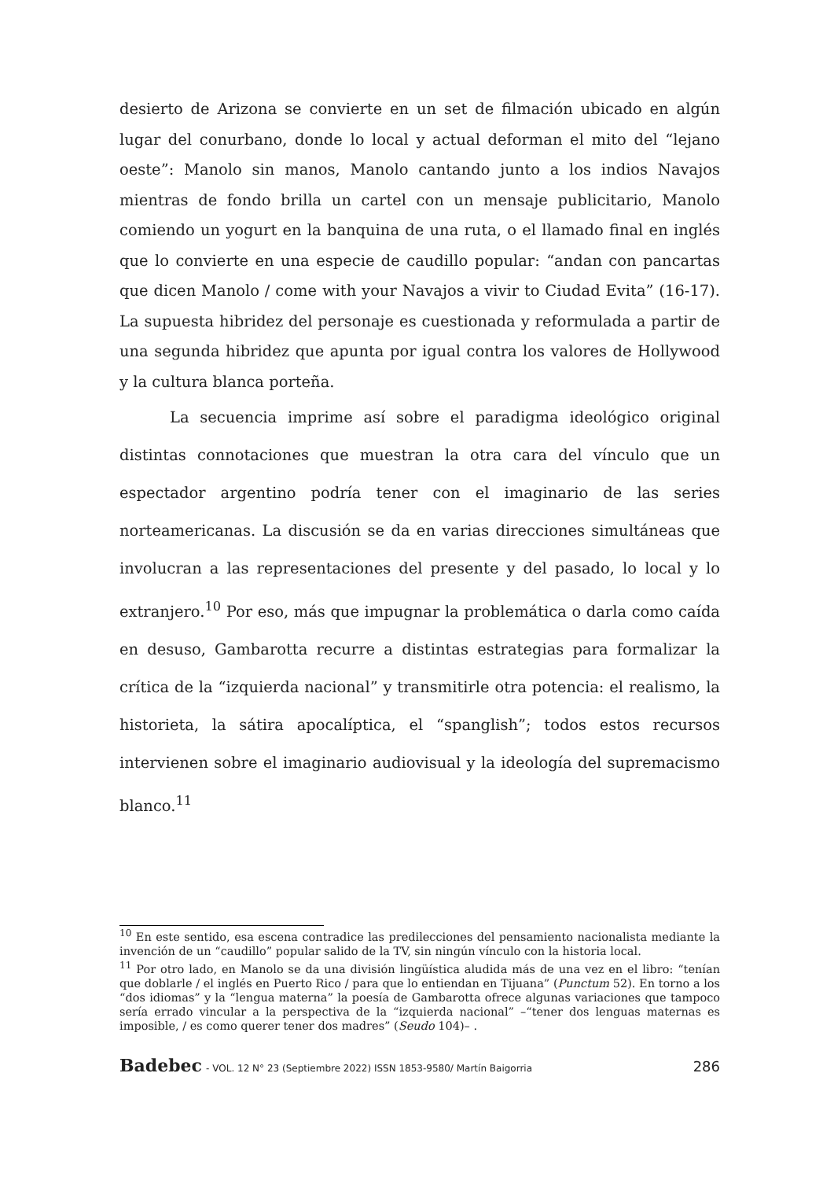desierto de Arizona se convierte en un set de filmación ubicado en algún lugar del conurbano, donde lo local y actual deforman el mito del “lejano oeste”: Manolo sin manos, Manolo cantando junto a los indios Navajos mientras de fondo brilla un cartel con un mensaje publicitario, Manolo comiendo un yogurt en la banquina de una ruta, o el llamado final en inglés que lo convierte en una especie de caudillo popular: “andan con pancartas que dicen Manolo / come with your Navajos a vivir to Ciudad Evita” (16-17). La supuesta hibridez del personaje es cuestionada y reformulada a partir de una segunda hibridez que apunta por igual contra los valores de Hollywood y la cultura blanca porteña.
La secuencia imprime así sobre el paradigma ideológico original distintas connotaciones que muestran la otra cara del vínculo que un espectador argentino podría tener con el imaginario de las series norteamericanas. La discusión se da en varias direcciones simultáneas que involucran a las representaciones del presente y del pasado, lo local y lo extranjero.<sup>10</sup> Por eso, más que impugnar la problemática o darla como caída en desuso, Gambarotta recurre a distintas estrategias para formalizar la crítica de la “izquierda nacional” y transmitirle otra potencia: el realismo, la historieta, la sátira apocalíptica, el “spanglish”; todos estos recursos intervienen sobre el imaginario audiovisual y la ideología del supremacismo blanco.<sup>11</sup>
<sup>10</sup> En este sentido, esa escena contradice las predilecciones del pensamiento nacionalista mediante la invención de un “caudillo” popular salido de la TV, sin ningún vínculo con la historia local.
<sup>11</sup> Por otro lado, en Manolo se da una división lingüística aludida más de una vez en el libro: “tenían que doblarle / el inglés en Puerto Rico / para que lo entiendan en Tijuana” (Punctum 52). En torno a los “dos idiomas” y la “lengua materna” la poesía de Gambarotta ofrece algunas variaciones que tampoco sería errado vincular a la perspectiva de la “izquierda nacional” –“tener dos lenguas maternas es imposible, / es como querer tener dos madres” (Seudo 104)– .
Badebec - VOL. 12 N° 23 (Septiembre 2022) ISSN 1853-9580/ Martín Baigorria 286